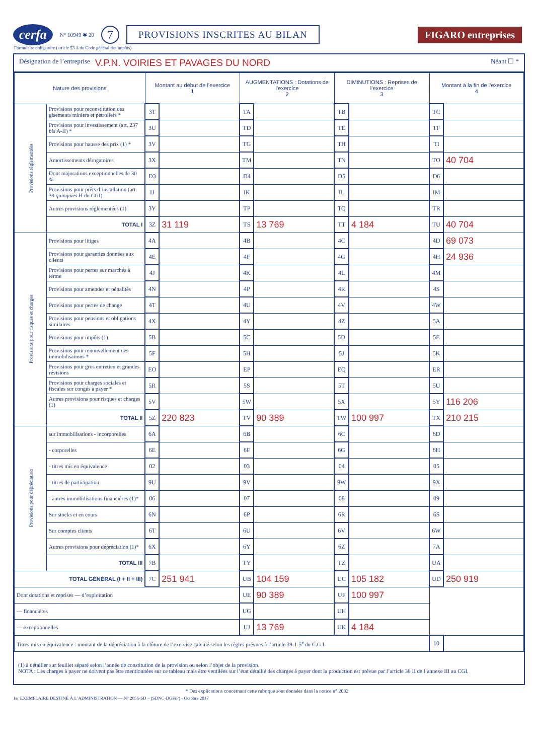cerfa N° 10949 ✱ 20 7 PROVISIONS INSCRITES AU BILAN FIGARO entreprises
Formulaire obligatoire (article 53 A du Code général des impôts)
Désignation de l’entreprise V.P.N. VOIRIES ET PAVAGES DU NORD Néant ☐ *
| Nature des provisions | | Montant au début de l’exercice 1 | | AUGMENTATIONS : Dotations de l’exercice 2 | | DIMINUTIONS : Reprises de l’exercice 3 | | Montant à la fin de l’exercice 4 | |
| --- | --- | --- | --- | --- | --- | --- | --- | --- | --- |
| Provisions réglementées | Provisions pour reconstitution des gisements miniers et pétroliers * | 3T | | TA | | TB | | TC | |
| | Provisions pour investissement (art. 237 bis A-II) * | 3U | | TD | | TE | | TF | |
| | Provisions pour hausse des prix (1) * | 3V | | TG | | TH | | TI | |
| | Amortissements dérogatoires | 3X | | TM | | TN | | TO | 40 704 |
| | Dont majorations exceptionnelles de 30 % | D3 | | D4 | | D5 | | D6 | |
| | Provisions pour prêts d’installation (art. 39 quinquies H du CGI) | IJ | | IK | | IL | | IM | |
| | Autres provisions réglementées (1) | 3Y | | TP | | TQ | | TR | |
| | TOTAL I | 3Z | 31 119 | TS | 13 769 | TT | 4 184 | TU | 40 704 |
| Provisions pour risques et charges | Provisions pour litiges | 4A | | 4B | | 4C | | 4D | 69 073 |
| | Provisions pour garanties données aux clients | 4E | | 4F | | 4G | | 4H | 24 936 |
| | Provisions pour pertes sur marchés à terme | 4J | | 4K | | 4L | | 4M | |
| | Provisions pour amendes et pénalités | 4N | | 4P | | 4R | | 4S | |
| | Provisions pour pertes de change | 4T | | 4U | | 4V | | 4W | |
| | Provisions pour pensions et obligations similaires | 4X | | 4Y | | 4Z | | 5A | |
| | Provisions pour impôts (1) | 5B | | 5C | | 5D | | 5E | |
| | Provisions pour renouvellement des immobilisations * | 5F | | 5H | | 5J | | 5K | |
| | Provisions pour gros entretien et grandes révisions | EO | | EP | | EQ | | ER | |
| | Provisions pour charges sociales et fiscales sur congés à payer * | 5R | | 5S | | 5T | | 5U | |
| | Autres provisions pour risques et charges (1) | 5V | | 5W | | 5X | | 5Y | 116 206 |
| | TOTAL II | 5Z | 220 823 | TV | 90 389 | TW | 100 997 | TX | 210 215 |
| Provisions pour dépréciation | sur immobilisations - incorporelles | 6A | | 6B | | 6C | | 6D | |
| | - corporelles | 6E | | 6F | | 6G | | 6H | |
| | - titres mis en équivalence | 02 | | 03 | | 04 | | 05 | |
| | - titres de participation | 9U | | 9V | | 9W | | 9X | |
| | - autres immobilisations financières (1)* | 06 | | 07 | | 08 | | 09 | |
| | Sur stocks et en cours | 6N | | 6P | | 6R | | 6S | |
| | Sur comptes clients | 6T | | 6U | | 6V | | 6W | |
| | Autres provisions pour dépréciation (1)* | 6X | | 6Y | | 6Z | | 7A | |
| | TOTAL III | 7B | | TY | | TZ | | UA | |
| TOTAL GÉNÉRAL (I + II + III) | | 7C | 251 941 | UB | 104 159 | UC | 105 182 | UD | 250 919 |
| Dont dotations et reprises — d’exploitation | | | | UE | 90 389 | UF | 100 997 | | |
| — financières | | | | UG | | UH | | | |
| — exceptionnelles | | | | UJ | 13 769 | UK | 4 184 | | |
| Titres mis en équivalence : montant de la dépréciation à la clôture de l’exercice calculé selon les règles prévues à l’article 39-1-5<sup>e</sup> du C.G.I. | | | | | | | | 10 | |
(1) à détailler sur feuillet séparé selon l’année de constitution de la provision ou selon l’objet de la provision.
NOTA : Les charges à payer ne doivent pas être mentionnées sur ce tableau mais être ventilées sur l’état détaillé des charges à payer dont la production est prévue par l’article 38 II de l’annexe III au CGI.
* Des explications concernant cette rubrique sont données dans la notice n° 2032
1er EXEMPLAIRE DESTINÉ À L’ADMINISTRATION — N° 2056-SD – (SDNC-DGFiP) - Octobre 2017